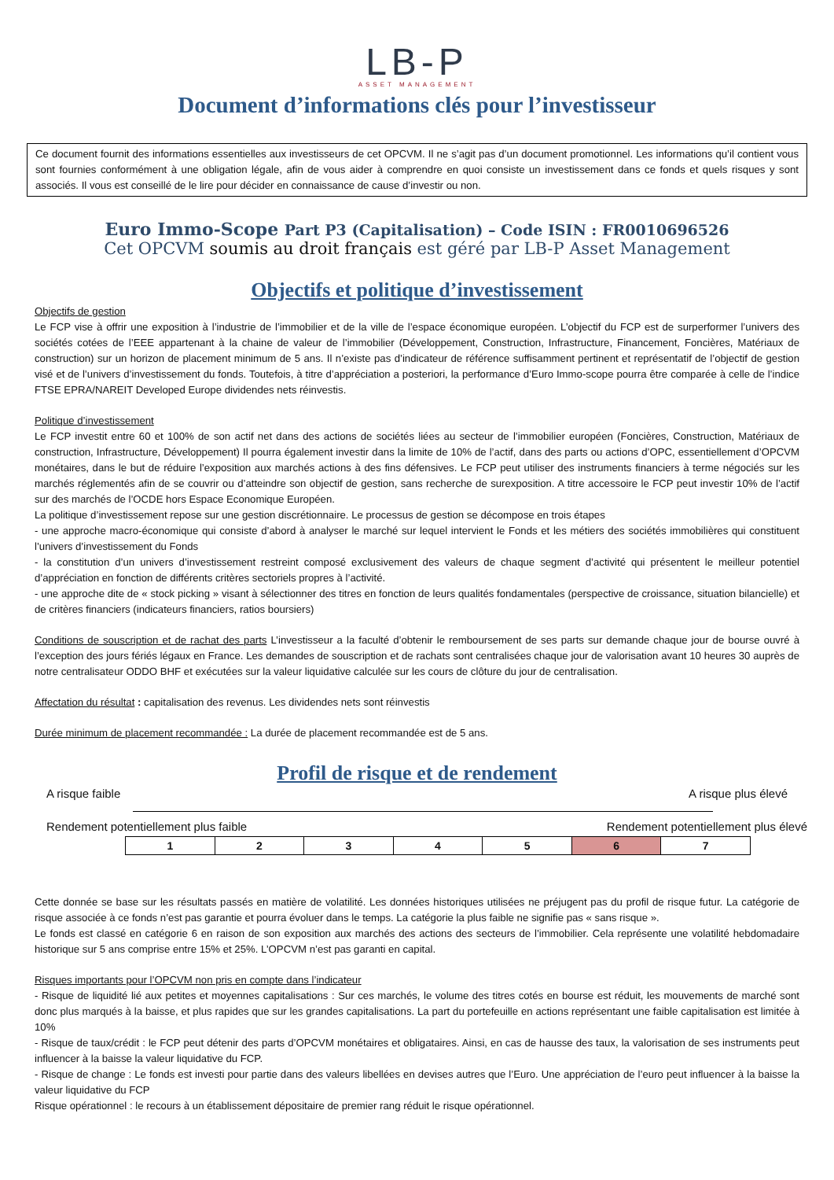LB-P
ASSET MANAGEMENT
Document d’informations clés pour l’investisseur
Ce document fournit des informations essentielles aux investisseurs de cet OPCVM. Il ne s’agit pas d’un document promotionnel. Les informations qu’il contient vous sont fournies conformément à une obligation légale, afin de vous aider à comprendre en quoi consiste un investissement dans ce fonds et quels risques y sont associés. Il vous est conseillé de le lire pour décider en connaissance de cause d’investir ou non.
Euro Immo-Scope Part P3 (Capitalisation) – Code ISIN : FR0010696526
Cet OPCVM soumis au droit français est géré par LB-P Asset Management
Objectifs et politique d’investissement
Objectifs de gestion
Le FCP vise à offrir une exposition à l’industrie de l’immobilier et de la ville de l’espace économique européen. L’objectif du FCP est de surperformer l’univers des sociétés cotées de l’EEE appartenant à la chaine de valeur de l’immobilier (Développement, Construction, Infrastructure, Financement, Foncières, Matériaux de construction) sur un horizon de placement minimum de 5 ans. Il n’existe pas d’indicateur de référence suffisamment pertinent et représentatif de l’objectif de gestion visé et de l’univers d’investissement du fonds. Toutefois, à titre d’appréciation a posteriori, la performance d’Euro Immo-scope pourra être comparée à celle de l’indice FTSE EPRA/NAREIT Developed Europe dividendes nets réinvestis.
Politique d’investissement
Le FCP investit entre 60 et 100% de son actif net dans des actions de sociétés liées au secteur de l’immobilier européen (Foncières, Construction, Matériaux de construction, Infrastructure, Développement) Il pourra également investir dans la limite de 10% de l’actif, dans des parts ou actions d’OPC, essentiellement d’OPCVM monétaires, dans le but de réduire l’exposition aux marchés actions à des fins défensives. Le FCP peut utiliser des instruments financiers à terme négociés sur les marchés réglementés afin de se couvrir ou d’atteindre son objectif de gestion, sans recherche de surexposition. A titre accessoire le FCP peut investir 10% de l’actif sur des marchés de l’OCDE hors Espace Economique Européen.
La politique d’investissement repose sur une gestion discrétionnaire. Le processus de gestion se décompose en trois étapes
- une approche macro-économique qui consiste d’abord à analyser le marché sur lequel intervient le Fonds et les métiers des sociétés immobilières qui constituent l’univers d’investissement du Fonds
- la constitution d’un univers d’investissement restreint composé exclusivement des valeurs de chaque segment d’activité qui présentent le meilleur potentiel d’appréciation en fonction de différents critères sectoriels propres à l’activité.
- une approche dite de « stock picking » visant à sélectionner des titres en fonction de leurs qualités fondamentales (perspective de croissance, situation bilancielle) et de critères financiers (indicateurs financiers, ratios boursiers)
Conditions de souscription et de rachat des parts L’investisseur a la faculté d’obtenir le remboursement de ses parts sur demande chaque jour de bourse ouvré à l’exception des jours fériés légaux en France. Les demandes de souscription et de rachats sont centralisées chaque jour de valorisation avant 10 heures 30 auprès de notre centralisateur ODDO BHF et exécutées sur la valeur liquidative calculée sur les cours de clôture du jour de centralisation.
Affectation du résultat : capitalisation des revenus. Les dividendes nets sont réinvestis
Durée minimum de placement recommandée : La durée de placement recommandée est de 5 ans.
Profil de risque et de rendement
A risque faible A risque plus élevé
Rendement potentiellement plus faible Rendement potentiellement plus élevé
| 1 | 2 | 3 | 4 | 5 | 6 | 7 |
Cette donnée se base sur les résultats passés en matière de volatilité. Les données historiques utilisées ne préjugent pas du profil de risque futur. La catégorie de risque associée à ce fonds n’est pas garantie et pourra évoluer dans le temps. La catégorie la plus faible ne signifie pas « sans risque ».
Le fonds est classé en catégorie 6 en raison de son exposition aux marchés des actions des secteurs de l’immobilier. Cela représente une volatilité hebdomadaire historique sur 5 ans comprise entre 15% et 25%. L’OPCVM n’est pas garanti en capital.
Risques importants pour l’OPCVM non pris en compte dans l’indicateur
- Risque de liquidité lié aux petites et moyennes capitalisations : Sur ces marchés, le volume des titres cotés en bourse est réduit, les mouvements de marché sont donc plus marqués à la baisse, et plus rapides que sur les grandes capitalisations. La part du portefeuille en actions représentant une faible capitalisation est limitée à 10%
- Risque de taux/crédit : le FCP peut détenir des parts d’OPCVM monétaires et obligataires. Ainsi, en cas de hausse des taux, la valorisation de ses instruments peut influencer à la baisse la valeur liquidative du FCP.
- Risque de change : Le fonds est investi pour partie dans des valeurs libellées en devises autres que l’Euro. Une appréciation de l’euro peut influencer à la baisse la valeur liquidative du FCP
Risque opérationnel : le recours à un établissement dépositaire de premier rang réduit le risque opérationnel.